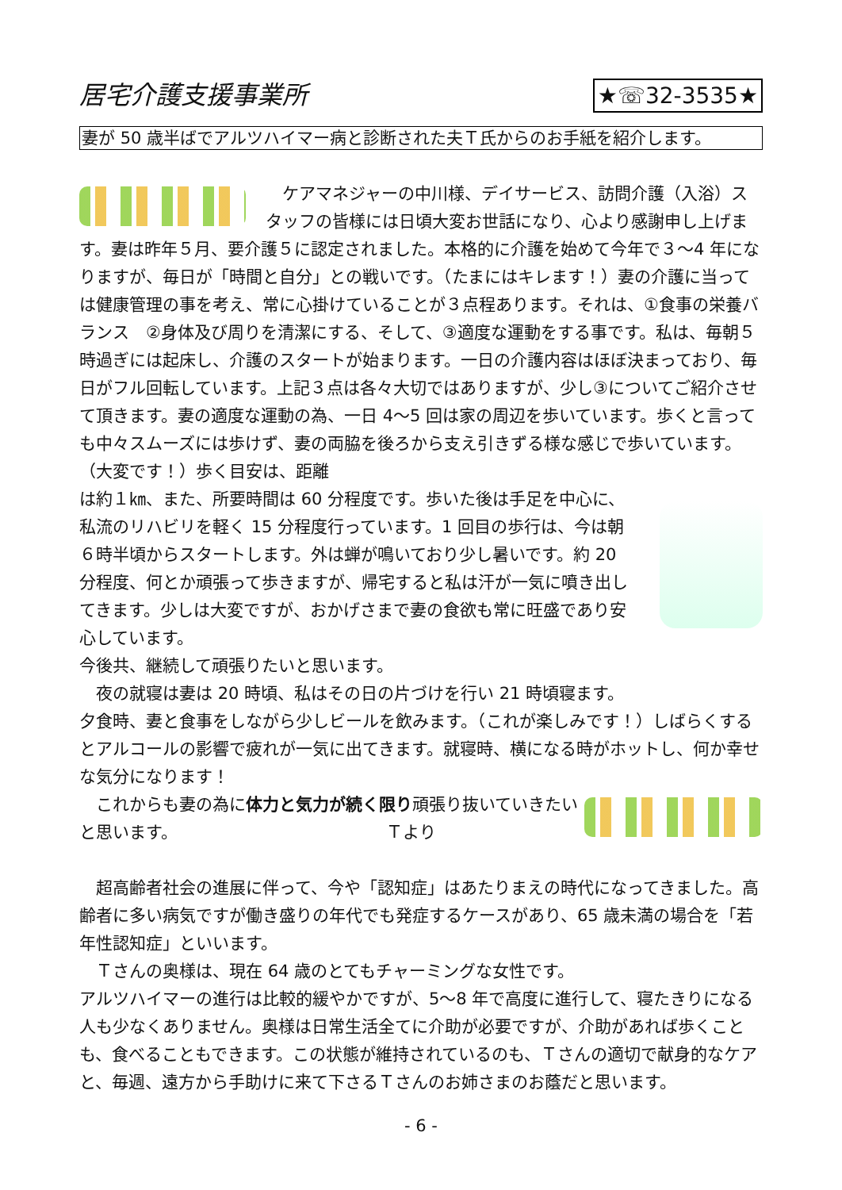居宅介護支援事業所 ★☏32-3535★
妻が 50 歳半ばでアルツハイマー病と診断された夫Ｔ氏からのお手紙を紹介します。
　ケアマネジャーの中川様、デイサービス、訪問介護（入浴）スタッフの皆様には日頃大変お世話になり、心より感謝申し上げます。妻は昨年５月、要介護５に認定されました。本格的に介護を始めて今年で３～4 年になりますが、毎日が「時間と自分」との戦いです。（たまにはキレます！）妻の介護に当っては健康管理の事を考え、常に心掛けていることが３点程あります。それは、①食事の栄養バランス　②身体及び周りを清潔にする、そして、③適度な運動をする事です。私は、毎朝５時過ぎには起床し、介護のスタートが始まります。一日の介護内容はほぼ決まっており、毎日がフル回転しています。上記３点は各々大切ではありますが、少し③についてご紹介させて頂きます。妻の適度な運動の為、一日 4～5 回は家の周辺を歩いています。歩くと言っても中々スムーズには歩けず、妻の両脇を後ろから支え引きずる様な感じで歩いています。（大変です！）歩く目安は、距離
は約１㎞、また、所要時間は 60 分程度です。歩いた後は手足を中心に、私流のリハビリを軽く 15 分程度行っています。1 回目の歩行は、今は朝６時半頃からスタートします。外は蝉が鳴いており少し暑いです。約 20 分程度、何とか頑張って歩きますが、帰宅すると私は汗が一気に噴き出してきます。少しは大変ですが、おかげさまで妻の食欲も常に旺盛であり安心しています。
今後共、継続して頑張りたいと思います。
　夜の就寝は妻は 20 時頃、私はその日の片づけを行い 21 時頃寝ます。
夕食時、妻と食事をしながら少しビールを飲みます。（これが楽しみです！）しばらくするとアルコールの影響で疲れが一気に出てきます。就寝時、横になる時がホットし、何か幸せな気分になります！
　これからも妻の為に体力と気力が続く限り頑張り抜いていきたいと思います。　　　　　　　　　　　　　Ｔより
　超高齢者社会の進展に伴って、今や「認知症」はあたりまえの時代になってきました。高齢者に多い病気ですが働き盛りの年代でも発症するケースがあり、65 歳未満の場合を「若年性認知症」といいます。
　Ｔさんの奥様は、現在 64 歳のとてもチャーミングな女性です。
アルツハイマーの進行は比較的緩やかですが、5～8 年で高度に進行して、寝たきりになる人も少なくありません。奥様は日常生活全てに介助が必要ですが、介助があれば歩くことも、食べることもできます。この状態が維持されているのも、Ｔさんの適切で献身的なケアと、毎週、遠方から手助けに来て下さるＴさんのお姉さまのお蔭だと思います。
- 6 -